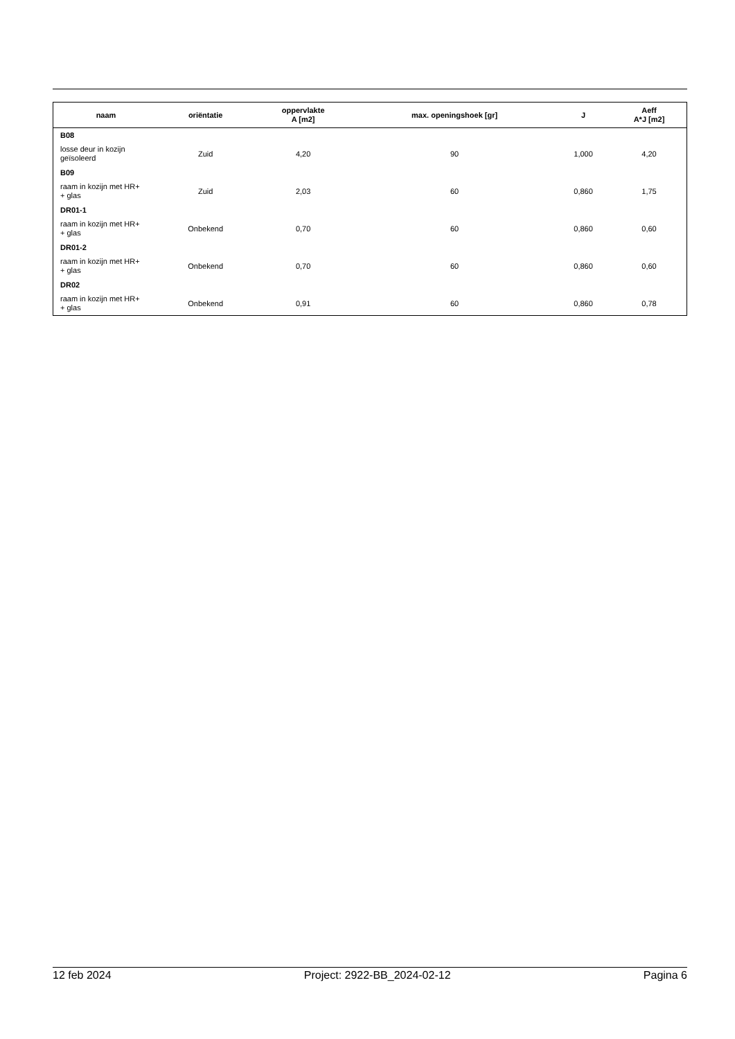| naam | oriëntatie | oppervlakte A [m2] | max. openingshoek [gr] | J | Aeff A*J [m2] |
| --- | --- | --- | --- | --- | --- |
| B08 | | | | | |
| losse deur in kozijn geïsoleerd | Zuid | 4,20 | 90 | 1,000 | 4,20 |
| B09 | | | | | |
| raam in kozijn met HR+ + glas | Zuid | 2,03 | 60 | 0,860 | 1,75 |
| DR01-1 | | | | | |
| raam in kozijn met HR+ + glas | Onbekend | 0,70 | 60 | 0,860 | 0,60 |
| DR01-2 | | | | | |
| raam in kozijn met HR+ + glas | Onbekend | 0,70 | 60 | 0,860 | 0,60 |
| DR02 | | | | | |
| raam in kozijn met HR+ + glas | Onbekend | 0,91 | 60 | 0,860 | 0,78 |
12 feb 2024 Project: 2922-BB_2024-02-12 Pagina 6